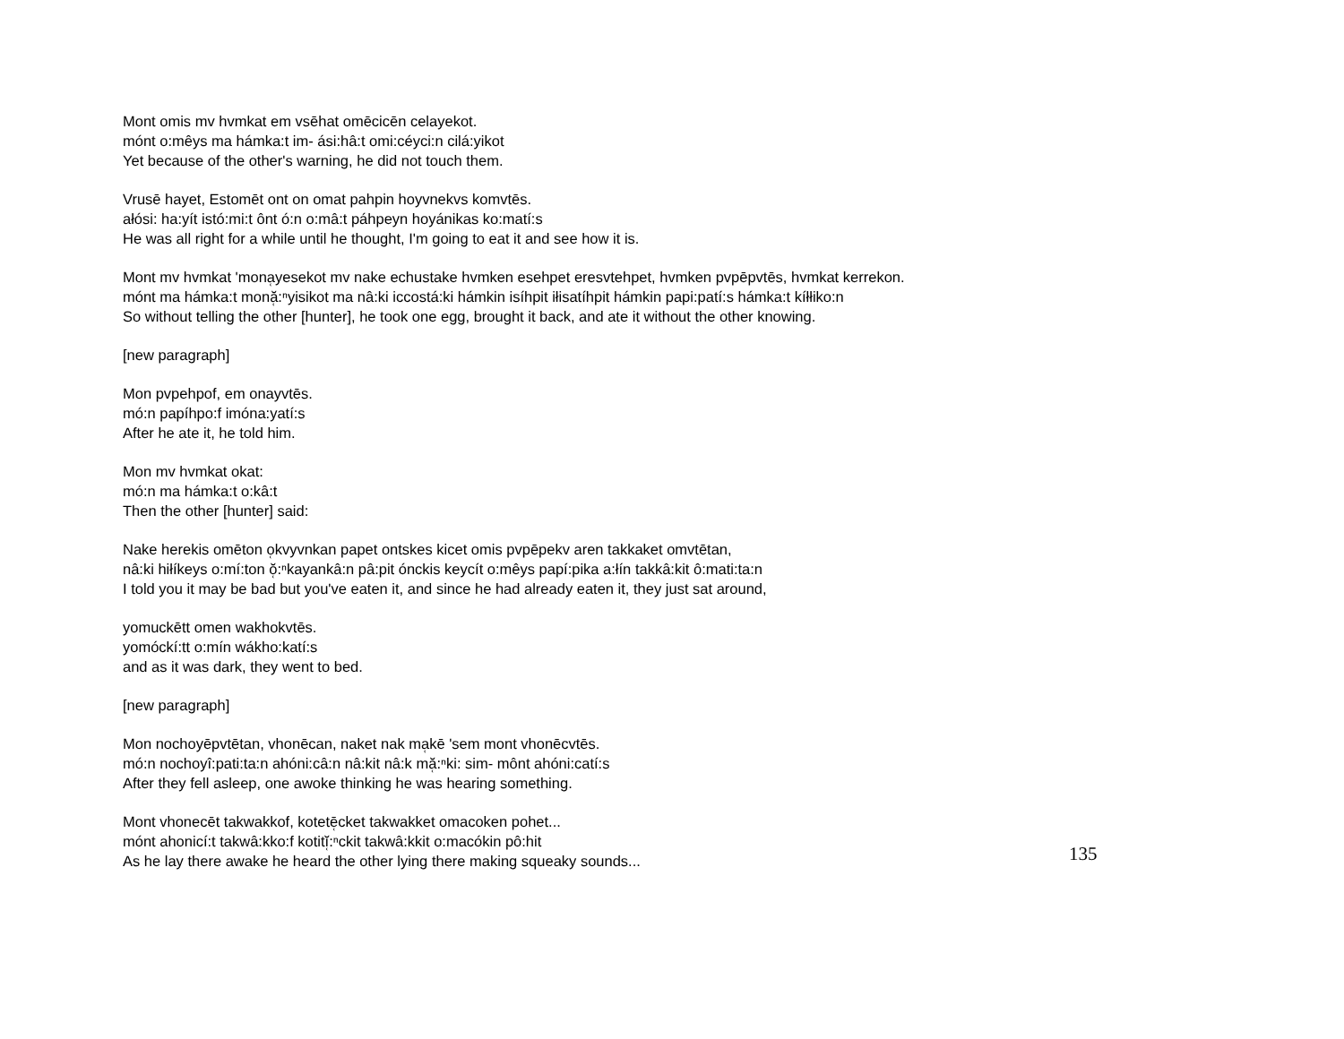Mont omis mv hvmkat em vsēhat omēcicēn celayekot.
mónt o:mêys ma hámka:t im- ási:hâ:t omi:céyci:n cilá:yikot
Yet because of the other's warning, he did not touch them.
Vrusē hayet, Estomēt ont on omat pahpin hoyvnekvs komvtēs.
ałósi: ha:yít istó:mi:t ônt ó:n o:mâ:t páhpeyn hoyánikas ko:matí:s
He was all right for a while until he thought, I'm going to eat it and see how it is.
Mont mv hvmkat 'mona̜yesekot mv nake echustake hvmken esehpet eresvtehpet, hvmken pvpēpvtēs, hvmkat kerrekon.
mónt ma hámka:t monă̜:ⁿyisikot ma nâ:ki iccostá:ki hámkin isíhpit iłisatíhpit hámkin papi:patí:s hámka:t kíłłiko:n
So without telling the other [hunter], he took one egg, brought it back, and ate it without the other knowing.
[new paragraph]
Mon pvpehpof, em onayvtēs.
mó:n papíhpo:f imóna:yatí:s
After he ate it, he told him.
Mon mv hvmkat okat:
mó:n ma hámka:t o:kâ:t
Then the other [hunter] said:
Nake herekis omēton o̜kvyvnkan papet ontskes kicet omis pvpēpekv aren takkaket omvtētan,
nâ:ki hiłíkeys o:mí:ton ŏ̜:ⁿkayankâ:n pâ:pit ónckis keycít o:mêys papí:pika a:łín takkâ:kit ô:mati:ta:n
I told you it may be bad but you've eaten it, and since he had already eaten it, they just sat around,
yomuckētt omen wakhokvtēs.
yomóckí:tt o:mín wákho:katí:s
and as it was dark, they went to bed.
[new paragraph]
Mon nochoyēpvtētan, vhonēcan, naket nak ma̜kē 'sem mont vhonēcvtēs.
mó:n nochoyî:pati:ta:n ahóni:câ:n nâ:kit nâ:k mă̜:ⁿki: sim- mônt ahóni:catí:s
After they fell asleep, one awoke thinking he was hearing something.
Mont vhonecēt takwakkof, kotetē̜cket takwakket omacoken pohet...
mónt ahonicí:t takwâ:kko:f kotitĭ̜:ⁿckit takwâ:kkit o:macókin pô:hit
As he lay there awake he heard the other lying there making squeaky sounds...
135